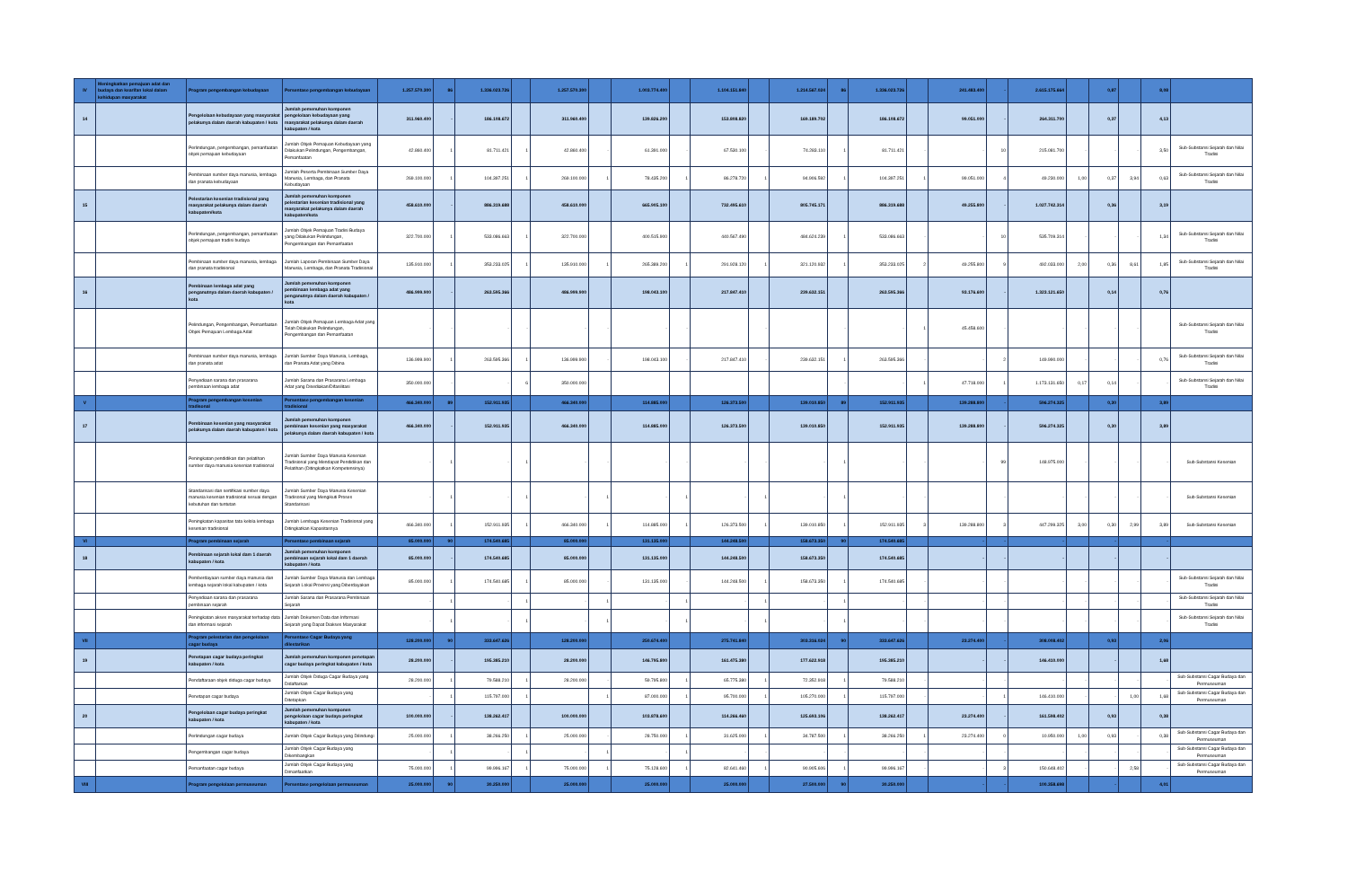| IV | Meningkatkan pemajuan adat dan budaya dan kearifan lokal dalam kehidupan masyarakat | Program pengembangan kebudayaan | Persentase pengembangan kebudayaan | 1.257.570.300 | 86 | 1.336.023.726 | | 1.257.570.300 | | 1.003.774.400 | | 1.104.151.840 | | 1.214.567.024 | 86 | 1.336.023.726 | | 241.483.400 | - | 2.615.175.664 | | 0,87 | | 8,08 | |
| 14 | | Pengelolaan kebudayaan yang masyarakat pelakunya dalam daerah kabupaten / kota | Jumlah pemenuhan komponen pengelolaan kebudayaan yang masyarakat pelakunya dalam daerah kabupaten / kota | 311.960.400 | - | 186.108.672 | | 311.960.400 | | 139.826.200 | | 153.808.820 | | 169.189.702 | | 186.108.672 | | 99.051.000 | - | 264.311.700 | | 0,37 | | 4,13 | |
| | | Perlindungan, pengembangan, pemanfaatan objek pemajuan kebudayaan | Jumlah Objek Pemajuan Kebudayaan yang Dilakukan Pelindungan, Pengembangan, Pemanfaatan | 42.860.400 | 1 | 81.711.421 | 1 | 42.860.400 | - | 61.391.000 | - | 67.530.100 | - | 74.283.110 | 1 | 81.711.421 | - | - | 10 | 215.081.700 | - | - | - | 3,50 | Sub-Substansi Sejarah dan Nilai Tradisi |
| | | Pembinaan sumber daya manusia, lembaga dan pranata kebudayaan | Jumlah Peserta Pembinaan Sumber Daya Manusia, Lembaga, dan Pranata Kebudayaan | 269.100.000 | 1 | 104.397.251 | 1 | 269.100.000 | 1 | 78.435.200 | 1 | 86.278.720 | 1 | 94.906.592 | 1 | 104.397.251 | 1 | 99.051.000 | 4 | 49.230.000 | 1,00 | 0,37 | 3,94 | 0,63 | Sub-Substansi Sejarah dan Nilai Tradisi |
| 15 | | Pelestarian kesenian tradisional yang masyarakat pelakunya dalam daerah kabupaten/kota | Jumlah pemenuhan komponen pelestarian kesenian tradisional yang masyarakat pelakunya dalam daerah kabupaten/kota | 458.610.000 | - | 886.319.688 | | 458.610.000 | | 665.905.100 | | 732.495.610 | | 805.745.171 | | 886.319.688 | | 49.255.800 | - | 1.027.742.314 | | 0,36 | | 3,19 | |
| | | Perlindungan, pengembangan, pemanfaatan objek pemajuan tradisi budaya | Jumlah Objek Pemajuan Tradisi Budaya yang Dilakukan Pelindungan, Pengembangan dan Pemanfaatan | 322.700.000 | 1 | 533.086.663 | 1 | 322.700.000 | | 400.515.900 | | 440.567.490 | | 484.624.239 | 1 | 533.086.663 | - | - | 10 | 535.709.314 | - | - | - | 1,34 | Sub-Substansi Sejarah dan Nilai Tradisi |
| | | Pembinaan sumber daya manusia, lembaga dan pranata tradisional | Jumlah Laporan Pembinaan Sumber Daya Manusia, Lembaga, dan Pranata Tradisional | 135.910.000 | 1 | 353.233.025 | 1 | 135.910.000 | 1 | 265.389.200 | 1 | 291.928.120 | 1 | 321.120.932 | 1 | 353.233.025 | 2 | 49.255.800 | 9 | 492.033.000 | 2,00 | 0,36 | 8,61 | 1,85 | Sub-Substansi Sejarah dan Nilai Tradisi |
| 16 | | Pembinaan lembaga adat yang penganutnya dalam daerah kabupaten / kota | Jumlah pemenuhan komponen pembinaan lembaga adat yang penganutnya dalam daerah kabupaten / kota | 486.999.900 | - | 263.595.366 | | 486.999.900 | | 198.043.100 | | 217.847.410 | | 239.632.151 | | 263.595.366 | | 93.176.600 | - | 1.323.121.650 | | 0,14 | | 0,76 | |
| | | Pelindungan, Pengembangan, Pemanfaatan Objek Pemajuan Lembaga Adat | Jumlah Objek Pemajuan Lembaga Adat yang Telah Dilakukan Pelindungan, Pengembangan dan Pemanfaatan | - | - | - | - | - | - | - | - | | - | | - | - | 1 | 45.458.600 | - | - | - | - | - | | Sub-Substansi Sejarah dan Nilai Tradisi |
| | | Pembinaan sumber daya manusia, lembaga dan pranata adat | Jumlah Sumber Daya Manusia, Lembaga, dan Pranata Adat yang Dibina | 136.999.900 | 1 | 263.595.366 | 1 | 136.999.900 | - | 198.043.100 | - | 217.847.410 | - | 239.632.151 | 1 | 263.595.366 | - | - | 2 | 149.990.000 | - | - | - | 0,76 | Sub-Substansi Sejarah dan Nilai Tradisi |
| | | Penyediaan sarana dan prasarana pembinaan lembaga adat | Jumlah Sarana dan Prasarana Lembaga Adat yang Disediakan/Difasilitasi | 350.000.000 | - | - | 6 | 350.000.000 | | | | | | | - | - | 1 | 47.718.000 | 1 | 1.173.131.650 | 0,17 | 0,14 | - | - | Sub-Substansi Sejarah dan Nilai Tradisi |
| V | | Program pengembangan kesenian tradisonal | Persentase pengembangan kesenian tradisional | 466.340.000 | 89 | 152.911.935 | | 466.340.000 | | 114.885.000 | | 126.373.500 | | 139.010.850 | 89 | 152.911.935 | | 139.288.800 | - | 596.274.325 | | 0,30 | | 3,89 | |
| 17 | | Pembinaan kesenian yang masyarakat pelakunya dalam daerah kabupaten / kota | Jumlah pemenuhan komponen pembinaan kesenian yang masyarakat pelakunya dalam daerah kabupaten / kota | 466.340.000 | - | 152.911.935 | | 466.340.000 | | 114.885.000 | | 126.373.500 | | 139.010.850 | | 152.911.935 | | 139.288.800 | - | 596.274.325 | | 0,30 | | 3,89 | |
| | | Peningkatan pendidikan dan pelatihan sumber daya manusia kesenian tradisional | Jumlah Sumber Daya Manusia Kesenian Tradisional yang Mendapat Pendidikan dan Pelatihan (Ditingkatkan Kompetensinya) | - | 1 | - | 1 | - | - | - | - | - | - | - | 1 | - | - | - | 99 | 148.975.000 | - | - | - | - | Sub-Substansi Kesenian |
| | | Standarisasi dan sertifikasi sumber daya manusia kesenian tradisional sesuai dengan kebutuhan dan tuntutan | Jumlah Sumber Daya Manusia Kesenian Tradisonal yang Mengikuti Proses Standarisasi | - | 1 | - | 1 | - | 1 | - | 1 | - | 1 | - | 1 | - | - | | - | - | - | - | - | - | Sub-Substansi Kesenian |
| | | Peningkatan kapasitas tata kelola lembaga kesenian tradisional | Jumlah Lembaga Kesenian Tradisional yang Ditingkatkan Kapasitasnya | 466.340.000 | 1 | 152.911.935 | 1 | 466.340.000 | 1 | 114.885.000 | 1 | 126.373.500 | 1 | 139.010.850 | 1 | 152.911.935 | 3 | 139.288.800 | 3 | 447.299.325 | 3,00 | 0,30 | 2,99 | 3,89 | Sub-Substansi Kesenian |
| VI | | Program pembinaan sejarah | Persentase pembinaan sejarah | 85.000.000 | 90 | 174.540.685 | | 85.000.000 | | 131.135.000 | | 144.248.500 | | 158.673.350 | 90 | 174.540.685 | | - | - | - | | - | | - | |
| 18 | | Pembinaan sejarah lokal dam 1 daerah kabupaten / kota | Jumlah pemenuhan komponen pembinaan sejarah lokal dam 1 daerah kabupaten / kota | 85.000.000 | - | 174.540.685 | | 85.000.000 | | 131.135.000 | | 144.248.500 | | 158.673.350 | | 174.540.685 | | - | - | - | | - | | - | |
| | | Pemberdayaan sumber daya manusia dan lembaga sejarah lokal kabupaten / kota | Jumlah Sumber Daya Manusia dan Lembaga Sejarah Lokal Provinsi yang Diberdayakan | 85.000.000 | 1 | 174.540.685 | 1 | 85.000.000 | - | 131.135.000 | - | 144.248.500 | 1 | 158.673.350 | 1 | 174.540.685 | - | - | - | - | - | - | - | - | Sub-Substansi Sejarah dan Nilai Tradisi |
| | | Penyediaan sarana dan prasarana pembinaan sejarah | Jumlah Sarana dan Prasarana Pembinaan Sejarah | - | 1 | - | 1 | - | 1 | - | 1 | - | 1 | - | 1 | - | - | - | - | - | - | - | - | - | Sub-Substansi Sejarah dan Nilai Tradisi |
| | | Peningkatan akses masyarakat terhadap data dan informasi sejarah | Jumlah Dokumen Data dan Informasi Sejarah yang Dapat Diakses Masyarakat | - | 1 | - | 1 | - | 1 | - | 1 | - | 1 | - | 1 | - | - | - | - | - | - | - | - | - | Sub-Substansi Sejarah dan Nilai Tradisi |
| VII | | Program pelestarian dan pengelolaan cagar budaya | Persentase Cagar Budaya yang dilestarikan | 128.200.000 | 90 | 333.647.626 | | 128.200.000 | | 250.674.400 | | 275.741.840 | | 303.316.024 | 90 | 333.647.626 | | 23.274.400 | - | 308.008.402 | | 0,93 | | 2,06 | |
| 19 | | Penetapan cagar budaya peringkat kabupaten / kota | Jumlah pemenuhan komponen penetapan cagar budaya peringkat kabupaten / kota | 28.200.000 | - | 195.385.210 | | 28.200.000 | | 146.795.800 | | 161.475.380 | | 177.622.918 | | 195.385.210 | | - | - | 146.410.000 | | - | | 1,68 | |
| | | Pendaftaraan objek diduga cagar budaya | Jumlah Objek Diduga Cagar Budaya yang Didaftarkan | 28.200.000 | 1 | 79.588.210 | 1 | 28.200.000 | - | 59.795.800 | 1 | 65.775.380 | 1 | 72.352.918 | 1 | 79.588.210 | - | - | - | - | - | - | - | - | Sub-Substansi Cagar Budaya dan Permuseuman |
| | | Penetapan cagar budaya | Jumlah Objek Cagar Budaya yang Ditetapkan | - | 1 | 115.797.000 | 1 | | 1 | 87.000.000 | 1 | 95.700.000 | 1 | 105.270.000 | 1 | 115.797.000 | - | - | 1 | 146.410.000 | - | - | 1,00 | 1,68 | Sub-Substansi Cagar Budaya dan Permuseuman |
| 20 | | Pengelolaan cagar budaya peringkat kabupaten / kota | Jumlah pemenuhan komponen pengelolaan cagar budaya peringkat kabupaten / kota | 100.000.000 | - | 138.262.417 | | 100.000.000 | | 103.878.600 | | 114.266.460 | | 125.693.106 | | 138.262.417 | | 23.274.400 | - | 161.598.402 | | 0,93 | | 0,38 | |
| | | Perlindungan cagar budaya | Jumlah Objek Cagar Budaya yang Dilindungi | 25.000.000 | 1 | 38.266.250 | 1 | 25.000.000 | - | 28.750.000 | 1 | 31.625.000 | 1 | 34.787.500 | 1 | 38.266.250 | 1 | 23.274.400 | 0 | 10.950.000 | 1,00 | 0,93 | - | 0,38 | Sub-Substansi Cagar Budaya dan Permuseuman |
| | | Pengembangan cagar budaya | Jumlah Objek Cagar Budaya yang Dikembangkan | - | 1 | - | 1 | - | 1 | - | 1 | - | - | - | - | - | - | - | - | - | - | - | - | - | Sub-Substansi Cagar Budaya dan Permuseuman |
| | | Pemanfaatan cagar budaya | Jumlah Objek Cagar Budaya yang Dimanfaatkan | 75.000.000 | 1 | 99.996.167 | 1 | 75.000.000 | 1 | 75.128.600 | 1 | 82.641.460 | 1 | 90.905.606 | 1 | 99.996.167 | - | - | 3 | 150.648.402 | - | - | 2,58 | - | Sub-Substansi Cagar Budaya dan Permuseuman |
| VIII | | Program pengelolaan permuseuman | Persentase pengelolaan permuseuman | 25.000.000 | 90 | 30.250.000 | | 25.000.000 | | 25.000.000 | | 25.000.000 | | 27.500.000 | 90 | 30.250.000 | | - | - | 100.358.698 | | - | | 4,01 | |